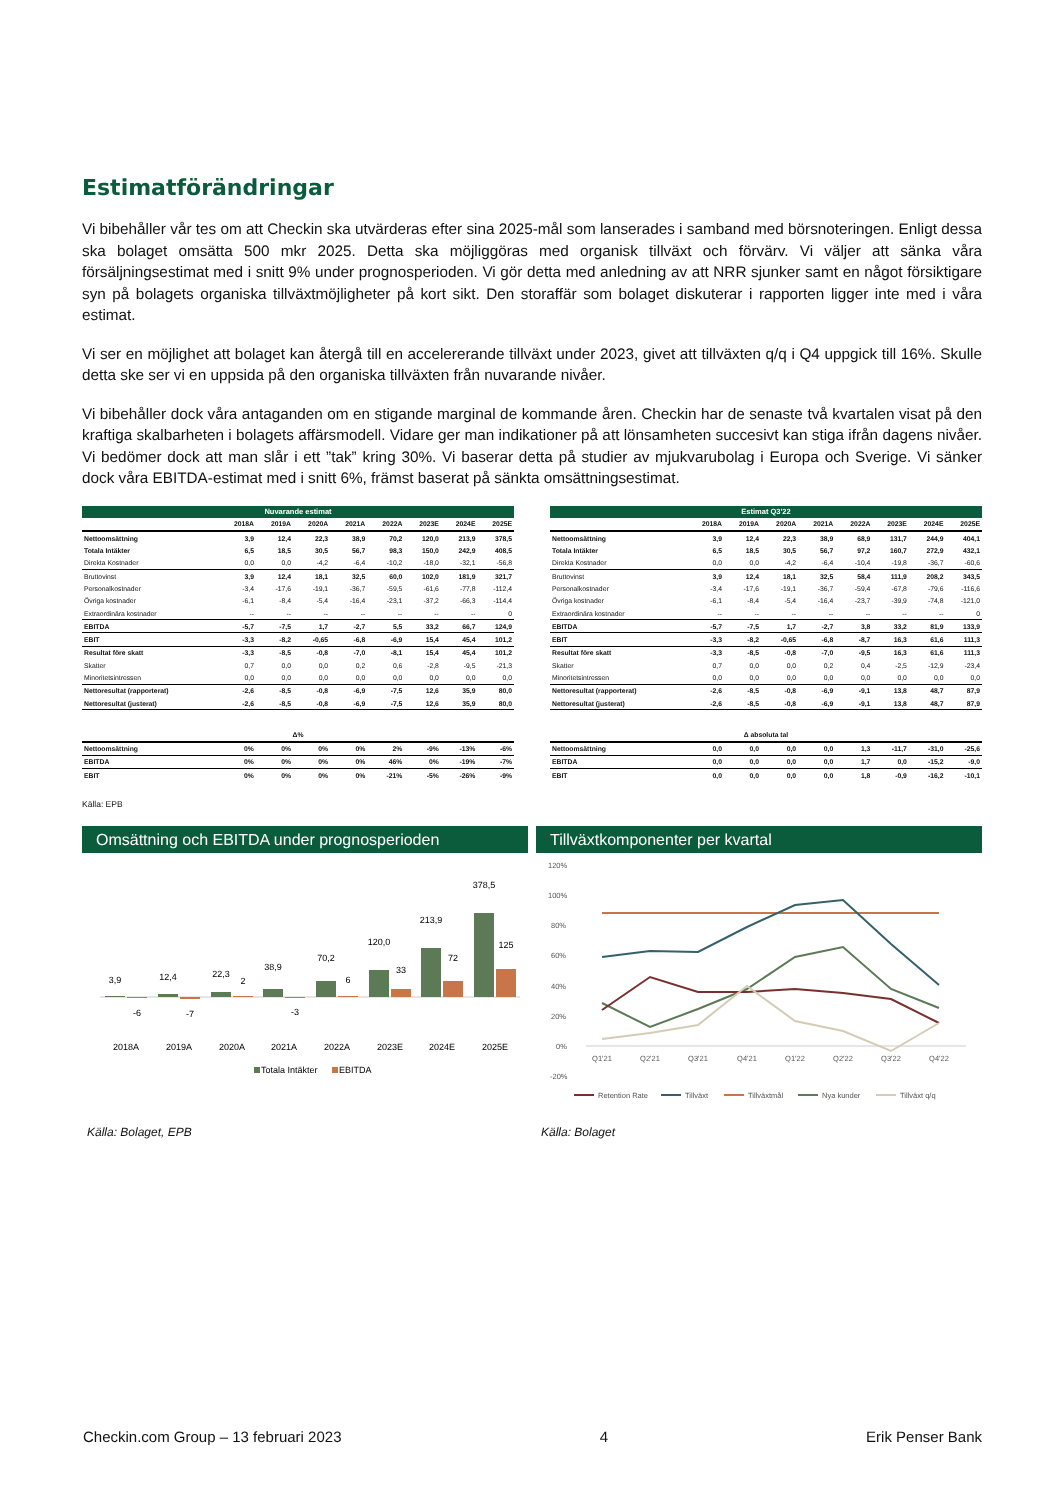Estimatförändringar
Vi bibehåller vår tes om att Checkin ska utvärderas efter sina 2025-mål som lanserades i samband med börsnoteringen. Enligt dessa ska bolaget omsätta 500 mkr 2025. Detta ska möjliggöras med organisk tillväxt och förvärv. Vi väljer att sänka våra försäljningsestimat med i snitt 9% under prognosperioden. Vi gör detta med anledning av att NRR sjunker samt en något försiktigare syn på bolagets organiska tillväxtmöjligheter på kort sikt. Den storaffär som bolaget diskuterar i rapporten ligger inte med i våra estimat.
Vi ser en möjlighet att bolaget kan återgå till en accelererande tillväxt under 2023, givet att tillväxten q/q i Q4 uppgick till 16%. Skulle detta ske ser vi en uppsida på den organiska tillväxten från nuvarande nivåer.
Vi bibehåller dock våra antaganden om en stigande marginal de kommande åren. Checkin har de senaste två kvartalen visat på den kraftiga skalbarheten i bolagets affärsmodell. Vidare ger man indikationer på att lönsamheten succesivt kan stiga ifrån dagens nivåer. Vi bedömer dock att man slår i ett ”tak” kring 30%. Vi baserar detta på studier av mjukvarubolag i Europa och Sverige. Vi sänker dock våra EBITDA-estimat med i snitt 6%, främst baserat på sänkta omsättningsestimat.
| Nuvarande estimat | | | | | | | | |
| --- | --- | --- | --- | --- | --- | --- | --- | --- |
| | 2018A | 2019A | 2020A | 2021A | 2022A | 2023E | 2024E | 2025E |
| Nettoomsättning | 3,9 | 12,4 | 22,3 | 38,9 | 70,2 | 120,0 | 213,9 | 378,5 |
| Totala Intäkter | 6,5 | 18,5 | 30,5 | 56,7 | 98,3 | 150,0 | 242,9 | 408,5 |
| Direkta Kostnader | 0,0 | 0,0 | -4,2 | -6,4 | -10,2 | -18,0 | -32,1 | -56,8 |
| Bruttovinst | 3,9 | 12,4 | 18,1 | 32,5 | 60,0 | 102,0 | 181,9 | 321,7 |
| Personalkostnader | -3,4 | -17,6 | -19,1 | -36,7 | -59,5 | -61,6 | -77,8 | -112,4 |
| Övriga kostnader | -6,1 | -8,4 | -5,4 | -16,4 | -23,1 | -37,2 | -66,3 | -114,4 |
| Extraordinära kostnader | -- | -- | -- | -- | -- | -- | -- | 0 |
| EBITDA | -5,7 | -7,5 | 1,7 | -2,7 | 5,5 | 33,2 | 66,7 | 124,9 |
| EBIT | -3,3 | -8,2 | -0,65 | -6,8 | -6,9 | 15,4 | 45,4 | 101,2 |
| Resultat före skatt | -3,3 | -8,5 | -0,8 | -7,0 | -8,1 | 15,4 | 45,4 | 101,2 |
| Skatter | 0,7 | 0,0 | 0,0 | 0,2 | 0,6 | -2,8 | -9,5 | -21,3 |
| Minoritetsintressen | 0,0 | 0,0 | 0,0 | 0,0 | 0,0 | 0,0 | 0,0 | 0,0 |
| Nettoresultat (rapporterat) | -2,6 | -8,5 | -0,8 | -6,9 | -7,5 | 12,6 | 35,9 | 80,0 |
| Nettoresultat (justerat) | -2,6 | -8,5 | -0,8 | -6,9 | -7,5 | 12,6 | 35,9 | 80,0 |
| Δ% | | | | | | | | |
| Nettoomsättning | 0% | 0% | 0% | 0% | 2% | -9% | -13% | -6% |
| EBITDA | 0% | 0% | 0% | 0% | 46% | 0% | -19% | -7% |
| EBIT | 0% | 0% | 0% | 0% | -21% | -5% | -26% | -9% |
| Estimat Q3'22 | | | | | | | | |
| --- | --- | --- | --- | --- | --- | --- | --- | --- |
| | 2018A | 2019A | 2020A | 2021A | 2022A | 2023E | 2024E | 2025E |
| Nettoomsättning | 3,9 | 12,4 | 22,3 | 38,9 | 68,9 | 131,7 | 244,9 | 404,1 |
| Totala Intäkter | 6,5 | 18,5 | 30,5 | 56,7 | 97,2 | 160,7 | 272,9 | 432,1 |
| Direkta Kostnader | 0,0 | 0,0 | -4,2 | -6,4 | -10,4 | -19,8 | -36,7 | -60,6 |
| Bruttovinst | 3,9 | 12,4 | 18,1 | 32,5 | 58,4 | 111,9 | 208,2 | 343,5 |
| Personalkostnader | -3,4 | -17,6 | -19,1 | -36,7 | -59,4 | -67,8 | -79,6 | -116,6 |
| Övriga kostnader | -6,1 | -8,4 | -5,4 | -16,4 | -23,7 | -39,9 | -74,8 | -121,0 |
| Extraordinära kostnader | -- | -- | -- | -- | -- | -- | -- | 0 |
| EBITDA | -5,7 | -7,5 | 1,7 | -2,7 | 3,8 | 33,2 | 81,9 | 133,9 |
| EBIT | -3,3 | -8,2 | -0,65 | -6,8 | -8,7 | 16,3 | 61,6 | 111,3 |
| Resultat före skatt | -3,3 | -8,5 | -0,8 | -7,0 | -9,5 | 16,3 | 61,6 | 111,3 |
| Skatter | 0,7 | 0,0 | 0,0 | 0,2 | 0,4 | -2,5 | -12,9 | -23,4 |
| Minoritetsintressen | 0,0 | 0,0 | 0,0 | 0,0 | 0,0 | 0,0 | 0,0 | 0,0 |
| Nettoresultat (rapporterat) | -2,6 | -8,5 | -0,8 | -6,9 | -9,1 | 13,8 | 48,7 | 87,9 |
| Nettoresultat (justerat) | -2,6 | -8,5 | -0,8 | -6,9 | -9,1 | 13,8 | 48,7 | 87,9 |
| Δ absoluta tal | | | | | | | | |
| Nettoomsättning | 0,0 | 0,0 | 0,0 | 0,0 | 1,3 | -11,7 | -31,0 | -25,6 |
| EBITDA | 0,0 | 0,0 | 0,0 | 0,0 | 1,7 | 0,0 | -15,2 | -9,0 |
| EBIT | 0,0 | 0,0 | 0,0 | 0,0 | 1,8 | -0,9 | -16,2 | -10,1 |
Källa: EPB
Omsättning och EBITDA under prognosperioden
3,9
12,4
22,3
2
38,9
70,2
6
120,0
33
213,9
72
378,5
125
-6
-7
-3
2018A
2019A
2020A
2021A
2022A
2023E
2024E
2025E
Totala Intäkter
EBITDA
Källa: Bolaget, EPB
Tillväxtkomponenter per kvartal
120%
100%
80%
60%
40%
20%
0%
-20%
Q1'21
Q2'21
Q3'21
Q4'21
Q1'22
Q2'22
Q3'22
Q4'22
Retention Rate
Tillväxt
Tillväxtmål
Nya kunder
Tillväxt q/q
Källa: Bolaget
Checkin.com Group – 13 februari 2023 4 Erik Penser Bank